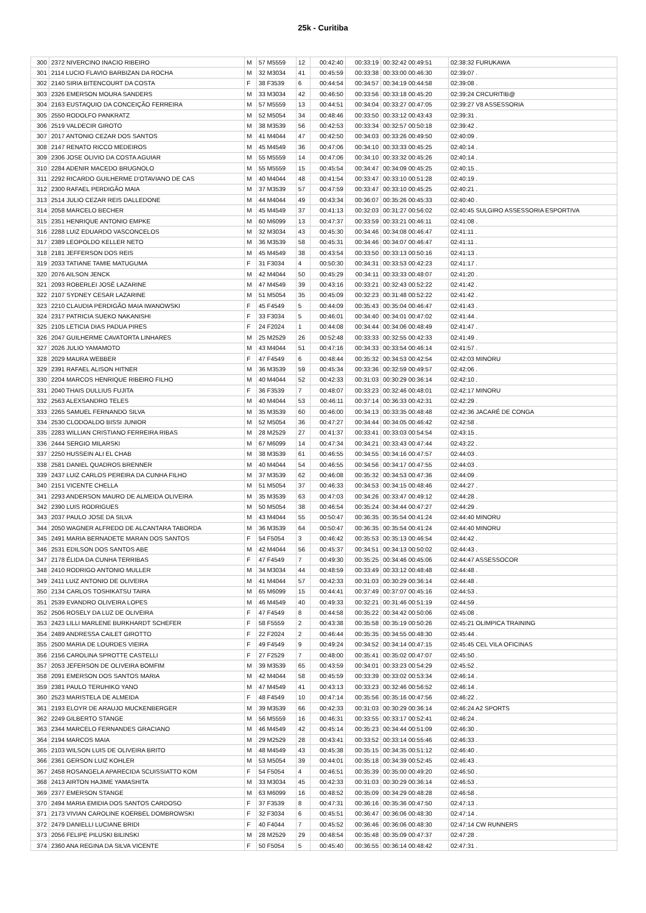25k - Curitiba
| 300 | 2372 NIVERCINO INACIO RIBEIRO | M | 57 M5559 | 12 | 00:42:40 | 00:33:19 | 00:32:42 00:49:51 | 02:38:32 FURUKAWA |
| 301 | 2114 LUCIO FLAVIO BARBIZAN DA ROCHA | M | 32 M3034 | 41 | 00:45:59 | 00:33:38 | 00:33:00 00:46:30 | 02:39:07 . |
| 302 | 2140 SIRIA BITENCOURT DA COSTA | F | 38 F3539 | 6 | 00:44:54 | 00:34:57 | 00:34:19 00:44:58 | 02:39:08 . |
| 303 | 2326 EMERSON MOURA SANDERS | M | 33 M3034 | 42 | 00:46:50 | 00:33:56 | 00:33:18 00:45:20 | 02:39:24 CRCURITIB@ |
| 304 | 2163 EUSTAQUIO DA CONCEIÇÃO FERREIRA | M | 57 M5559 | 13 | 00:44:51 | 00:34:04 | 00:33:27 00:47:05 | 02:39:27 V8 ASSESSORIA |
| 305 | 2550 RODOLFO PANKRATZ | M | 52 M5054 | 34 | 00:48:46 | 00:33:50 | 00:33:12 00:43:43 | 02:39:31 . |
| 306 | 2519 VALDECIR GIROTO | M | 38 M3539 | 56 | 00:42:53 | 00:33:34 | 00:32:57 00:50:18 | 02:39:42 . |
| 307 | 2017 ANTONIO CEZAR DOS SANTOS | M | 41 M4044 | 47 | 00:42:50 | 00:34:03 | 00:33:26 00:49:50 | 02:40:09 . |
| 308 | 2147 RENATO RICCO MEDEIROS | M | 45 M4549 | 36 | 00:47:06 | 00:34:10 | 00:33:33 00:45:25 | 02:40:14 . |
| 309 | 2306 JOSE OLIVIO DA COSTA AGUIAR | M | 55 M5559 | 14 | 00:47:06 | 00:34:10 | 00:33:32 00:45:26 | 02:40:14 . |
| 310 | 2284 ADENIR MACEDO BRUGNOLO | M | 55 M5559 | 15 | 00:45:54 | 00:34:47 | 00:34:09 00:45:25 | 02:40:15 . |
| 311 | 2292 RICARDO GUILHERME D'OTAVIANO DE CAS | M | 40 M4044 | 48 | 00:41:54 | 00:33:47 | 00:33:10 00:51:28 | 02:40:19 . |
| 312 | 2300 RAFAEL PERDIGÃO MAIA | M | 37 M3539 | 57 | 00:47:59 | 00:33:47 | 00:33:10 00:45:25 | 02:40:21 . |
| 313 | 2514 JULIO CEZAR REIS DALLEDONE | M | 44 M4044 | 49 | 00:43:34 | 00:36:07 | 00:35:26 00:45:33 | 02:40:40 . |
| 314 | 2058 MARCELO BECHER | M | 45 M4549 | 37 | 00:41:13 | 00:32:03 | 00:31:27 00:56:02 | 02:40:45 SULGIRO ASSESSORIA ESPORTIVA |
| 315 | 2351 HENRIQUE ANTONIO EMPKE | M | 60 M6099 | 13 | 00:47:37 | 00:33:59 | 00:33:21 00:46:11 | 02:41:08 . |
| 316 | 2288 LUIZ EDUARDO VASCONCELOS | M | 32 M3034 | 43 | 00:45:30 | 00:34:46 | 00:34:08 00:46:47 | 02:41:11 . |
| 317 | 2389 LEOPOLDO KELLER NETO | M | 36 M3539 | 58 | 00:45:31 | 00:34:46 | 00:34:07 00:46:47 | 02:41:11 . |
| 318 | 2181 JEFFERSON DOS REIS | M | 45 M4549 | 38 | 00:43:54 | 00:33:50 | 00:33:13 00:50:16 | 02:41:13 . |
| 319 | 2033 TATIANE TAMIE MATUGUMA | F | 31 F3034 | 4 | 00:50:30 | 00:34:31 | 00:33:53 00:42:23 | 02:41:17 . |
| 320 | 2076 AILSON JENCK | M | 42 M4044 | 50 | 00:45:29 | 00:34:11 | 00:33:33 00:48:07 | 02:41:20 . |
| 321 | 2093 ROBERLEI JOSÉ LAZARINE | M | 47 M4549 | 39 | 00:43:16 | 00:33:21 | 00:32:43 00:52:22 | 02:41:42 . |
| 322 | 2107 SYDNEY CESAR LAZARINE | M | 51 M5054 | 35 | 00:45:09 | 00:32:23 | 00:31:48 00:52:22 | 02:41:42 . |
| 323 | 2210 CLAUDIA PERDIGÃO MAIA IWANOWSKI | F | 45 F4549 | 5 | 00:44:09 | 00:35:43 | 00:35:04 00:46:47 | 02:41:43 . |
| 324 | 2317 PATRICIA SUEKO NAKANISHI | F | 33 F3034 | 5 | 00:46:01 | 00:34:40 | 00:34:01 00:47:02 | 02:41:44 . |
| 325 | 2105 LETICIA DIAS PADUA PIRES | F | 24 F2024 | 1 | 00:44:08 | 00:34:44 | 00:34:06 00:48:49 | 02:41:47 . |
| 326 | 2047 GUILHERME CAVATORTA LINHARES | M | 25 M2529 | 26 | 00:52:48 | 00:33:33 | 00:32:55 00:42:33 | 02:41:49 . |
| 327 | 2026 JULIO YAMAMOTO | M | 43 M4044 | 51 | 00:47:16 | 00:34:33 | 00:33:54 00:46:14 | 02:41:57 . |
| 328 | 2029 MAURA WEBBER | F | 47 F4549 | 6 | 00:48:44 | 00:35:32 | 00:34:53 00:42:54 | 02:42:03 MINORU |
| 329 | 2391 RAFAEL ALISON HITNER | M | 36 M3539 | 59 | 00:45:34 | 00:33:36 | 00:32:59 00:49:57 | 02:42:06 . |
| 330 | 2204 MARCOS HENRIQUE RIBEIRO FILHO | M | 40 M4044 | 52 | 00:42:33 | 00:31:03 | 00:30:29 00:36:14 | 02:42:10 . |
| 331 | 2040 THAIS DULLIUS FUJITA | F | 36 F3539 | 7 | 00:48:07 | 00:33:23 | 00:32:46 00:48:01 | 02:42:17 MINORU |
| 332 | 2563 ALEXSANDRO TELES | M | 40 M4044 | 53 | 00:46:11 | 00:37:14 | 00:36:33 00:42:31 | 02:42:29 . |
| 333 | 2265 SAMUEL FERNANDO SILVA | M | 35 M3539 | 60 | 00:46:00 | 00:34:13 | 00:33:35 00:48:48 | 02:42:36 JACARÉ DE CONGA |
| 334 | 2530 CLODOALDO BISSI JUNIOR | M | 52 M5054 | 36 | 00:47:27 | 00:34:44 | 00:34:05 00:46:42 | 02:42:58 . |
| 335 | 2283 WILLIAN CRISTIANO FERREIRA RIBAS | M | 28 M2529 | 27 | 00:41:37 | 00:33:41 | 00:33:03 00:54:54 | 02:43:15 . |
| 336 | 2444 SERGIO MILARSKI | M | 67 M6099 | 14 | 00:47:34 | 00:34:21 | 00:33:43 00:47:44 | 02:43:22 . |
| 337 | 2250 HUSSEIN ALI EL CHAB | M | 38 M3539 | 61 | 00:46:55 | 00:34:55 | 00:34:16 00:47:57 | 02:44:03 . |
| 338 | 2581 DANIEL QUADROS BRENNER | M | 40 M4044 | 54 | 00:46:55 | 00:34:56 | 00:34:17 00:47:55 | 02:44:03 . |
| 339 | 2437 LUIZ CARLOS PEREIRA DA CUNHA FILHO | M | 37 M3539 | 62 | 00:46:08 | 00:35:32 | 00:34:53 00:47:36 | 02:44:09 . |
| 340 | 2151 VICENTE CHELLA | M | 51 M5054 | 37 | 00:46:33 | 00:34:53 | 00:34:15 00:48:46 | 02:44:27 . |
| 341 | 2293 ANDERSON MAURO DE ALMEIDA OLIVEIRA | M | 35 M3539 | 63 | 00:47:03 | 00:34:26 | 00:33:47 00:49:12 | 02:44:28 . |
| 342 | 2390 LUIS RODRIGUES | M | 50 M5054 | 38 | 00:46:54 | 00:35:24 | 00:34:44 00:47:27 | 02:44:29 . |
| 343 | 2037 PAULO JOSE DA SILVA | M | 43 M4044 | 55 | 00:50:47 | 00:36:35 | 00:35:54 00:41:24 | 02:44:40 MINORU |
| 344 | 2050 WAGNER ALFREDO DE ALCANTARA TABORDA | M | 36 M3539 | 64 | 00:50:47 | 00:36:35 | 00:35:54 00:41:24 | 02:44:40 MINORU |
| 345 | 2491 MARIA BERNADETE MARAN DOS SANTOS | F | 54 F5054 | 3 | 00:46:42 | 00:35:53 | 00:35:13 00:46:54 | 02:44:42 . |
| 346 | 2531 EDILSON DOS SANTOS ABE | M | 42 M4044 | 56 | 00:45:37 | 00:34:51 | 00:34:13 00:50:02 | 02:44:43 . |
| 347 | 2178 ÉLIDA DA CUNHA TERRIBAS | F | 47 F4549 | 7 | 00:49:30 | 00:35:25 | 00:34:46 00:45:06 | 02:44:47 ASSESSOCOR |
| 348 | 2410 RODRIGO ANTONIO MULLER | M | 34 M3034 | 44 | 00:48:59 | 00:33:49 | 00:33:12 00:48:48 | 02:44:48 . |
| 349 | 2411 LUIZ ANTONIO DE OLIVEIRA | M | 41 M4044 | 57 | 00:42:33 | 00:31:03 | 00:30:29 00:36:14 | 02:44:48 . |
| 350 | 2134 CARLOS TOSHIKATSU TAIRA | M | 65 M6099 | 15 | 00:44:41 | 00:37:49 | 00:37:07 00:45:16 | 02:44:53 . |
| 351 | 2539 EVANDRO OLIVEIRA LOPES | M | 46 M4549 | 40 | 00:49:33 | 00:32:21 | 00:31:46 00:51:19 | 02:44:59 . |
| 352 | 2506 ROSELY DA LUZ DE OLIVEIRA | F | 47 F4549 | 8 | 00:44:58 | 00:35:22 | 00:34:42 00:50:06 | 02:45:08 . |
| 353 | 2423 LILLI MARLENE BURKHARDT SCHEFER | F | 58 F5559 | 2 | 00:43:38 | 00:35:58 | 00:35:19 00:50:26 | 02:45:21 OLIMPICA TRAINING |
| 354 | 2489 ANDRESSA CAILET GIROTTO | F | 22 F2024 | 2 | 00:46:44 | 00:35:35 | 00:34:55 00:48:30 | 02:45:44 . |
| 355 | 2500 MARIA DE LOURDES VIEIRA | F | 49 F4549 | 9 | 00:49:24 | 00:34:52 | 00:34:14 00:47:15 | 02:45:45 CEL VILA OFICINAS |
| 356 | 2156 CAROLINA SPROTTE CASTELLI | F | 27 F2529 | 7 | 00:48:00 | 00:35:41 | 00:35:02 00:47:07 | 02:45:50 . |
| 357 | 2053 JEFERSON DE OLIVEIRA BOMFIM | M | 39 M3539 | 65 | 00:43:59 | 00:34:01 | 00:33:23 00:54:29 | 02:45:52 . |
| 358 | 2091 EMERSON DOS SANTOS MARIA | M | 42 M4044 | 58 | 00:45:59 | 00:33:39 | 00:33:02 00:53:34 | 02:46:14 . |
| 359 | 2381 PAULO TERUHIKO YANO | M | 47 M4549 | 41 | 00:43:13 | 00:33:23 | 00:32:46 00:56:52 | 02:46:14 . |
| 360 | 2523 MARISTELA DE ALMEIDA | F | 48 F4549 | 10 | 00:47:14 | 00:35:56 | 00:35:16 00:47:56 | 02:46:22 . |
| 361 | 2193 ELOYR DE ARAUJO MUCKENBERGER | M | 39 M3539 | 66 | 00:42:33 | 00:31:03 | 00:30:29 00:36:14 | 02:46:24 A2 SPORTS |
| 362 | 2249 GILBERTO STANGE | M | 56 M5559 | 16 | 00:46:31 | 00:33:55 | 00:33:17 00:52:41 | 02:46:24 . |
| 363 | 2344 MARCELO FERNANDES GRACIANO | M | 46 M4549 | 42 | 00:45:14 | 00:35:23 | 00:34:44 00:51:09 | 02:46:30 . |
| 364 | 2194 MARCOS MAIA | M | 29 M2529 | 28 | 00:43:41 | 00:33:52 | 00:33:14 00:55:46 | 02:46:33 . |
| 365 | 2103 WILSON LUIS DE OLIVEIRA BRITO | M | 48 M4549 | 43 | 00:45:38 | 00:35:15 | 00:34:35 00:51:12 | 02:46:40 . |
| 366 | 2361 GERSON LUIZ KOHLER | M | 53 M5054 | 39 | 00:44:01 | 00:35:18 | 00:34:39 00:52:45 | 02:46:43 . |
| 367 | 2458 ROSANGELA APARECIDA SCUISSIATTO KOM | F | 54 F5054 | 4 | 00:46:51 | 00:35:39 | 00:35:00 00:49:20 | 02:46:50 . |
| 368 | 2413 AIRTON HAJIME YAMASHITA | M | 33 M3034 | 45 | 00:42:33 | 00:31:03 | 00:30:29 00:36:14 | 02:46:53 . |
| 369 | 2377 EMERSON STANGE | M | 63 M6099 | 16 | 00:48:52 | 00:35:09 | 00:34:29 00:48:28 | 02:46:58 . |
| 370 | 2494 MARIA EMIDIA DOS SANTOS CARDOSO | F | 37 F3539 | 8 | 00:47:31 | 00:36:16 | 00:35:36 00:47:50 | 02:47:13 . |
| 371 | 2173 VIVIAN CAROLINE KOERBEL DOMBROWSKI | F | 32 F3034 | 6 | 00:45:51 | 00:36:47 | 00:36:06 00:48:30 | 02:47:14 . |
| 372 | 2479 DANIELLI LUCIANE BRIDI | F | 40 F4044 | 7 | 00:45:52 | 00:36:46 | 00:36:06 00:48:30 | 02:47:14 CW RUNNERS |
| 373 | 2056 FELIPE PILUSKI BILINSKI | M | 28 M2529 | 29 | 00:48:54 | 00:35:48 | 00:35:09 00:47:37 | 02:47:28 . |
| 374 | 2360 ANA REGINA DA SILVA VICENTE | F | 50 F5054 | 5 | 00:45:40 | 00:36:55 | 00:36:14 00:48:42 | 02:47:31 . |